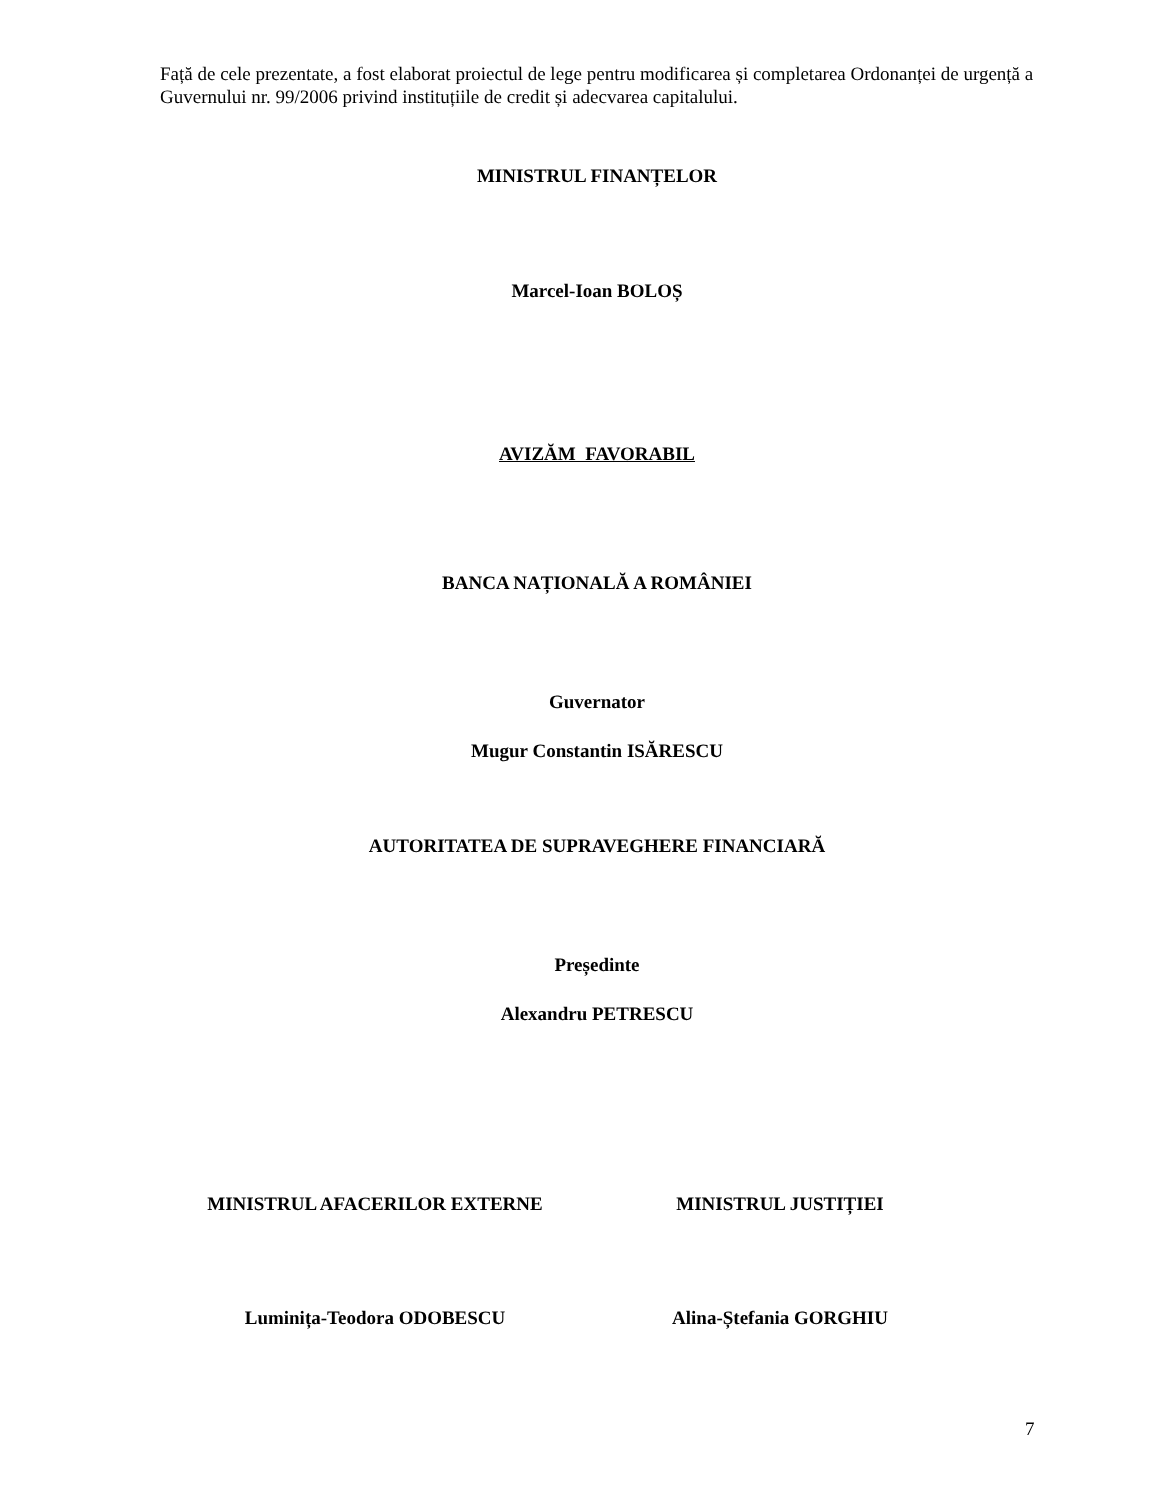Față de cele prezentate, a fost elaborat proiectul de lege pentru modificarea și completarea Ordonanței de urgență a Guvernului nr. 99/2006 privind instituțiile de credit și adecvarea capitalului.
MINISTRUL FINANȚELOR
Marcel-Ioan BOLOȘ
AVIZĂM FAVORABIL
BANCA NAȚIONALĂ A ROMÂNIEI
Guvernator
Mugur Constantin ISĂRESCU
AUTORITATEA DE SUPRAVEGHERE FINANCIARĂ
Președinte
Alexandru PETRESCU
MINISTRUL AFACERILOR EXTERNE MINISTRUL JUSTIȚIEI
Luminița-Teodora ODOBESCU Alina-Ștefania GORGHIU
7